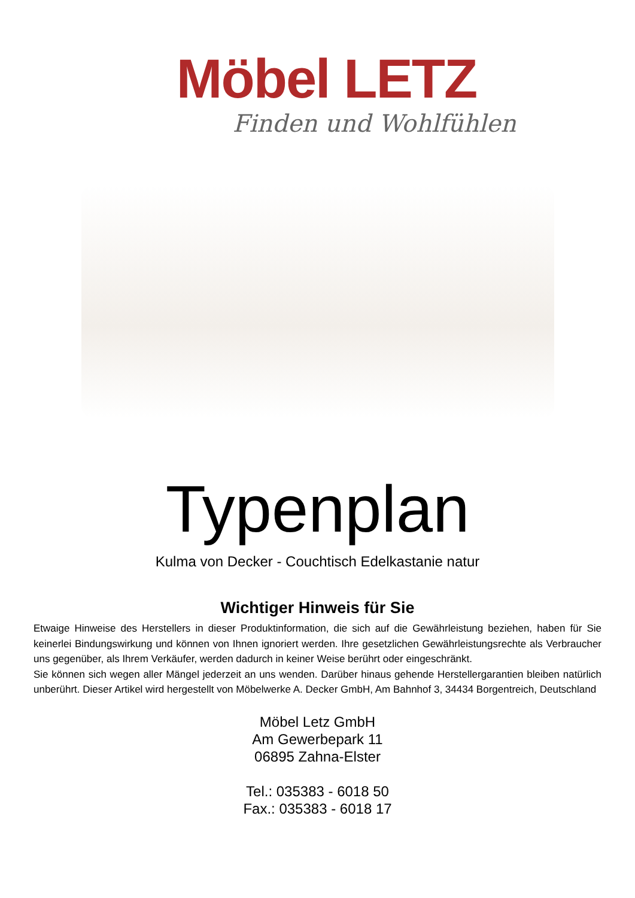Möbel LETZ
Finden und Wohlfühlen
Typenplan
Kulma von Decker - Couchtisch Edelkastanie natur
Wichtiger Hinweis für Sie
Etwaige Hinweise des Herstellers in dieser Produktinformation, die sich auf die Gewährleistung beziehen, haben für Sie keinerlei Bindungswirkung und können von Ihnen ignoriert werden. Ihre gesetzlichen Gewährleistungsrechte als Verbraucher uns gegenüber, als Ihrem Verkäufer, werden dadurch in keiner Weise berührt oder eingeschränkt.
Sie können sich wegen aller Mängel jederzeit an uns wenden. Darüber hinaus gehende Herstellergarantien bleiben natürlich unberührt. Dieser Artikel wird hergestellt von Möbelwerke A. Decker GmbH, Am Bahnhof 3, 34434 Borgentreich, Deutschland
Möbel Letz GmbH
Am Gewerbepark 11
06895 Zahna-Elster
Tel.: 035383 - 6018 50
Fax.: 035383 - 6018 17